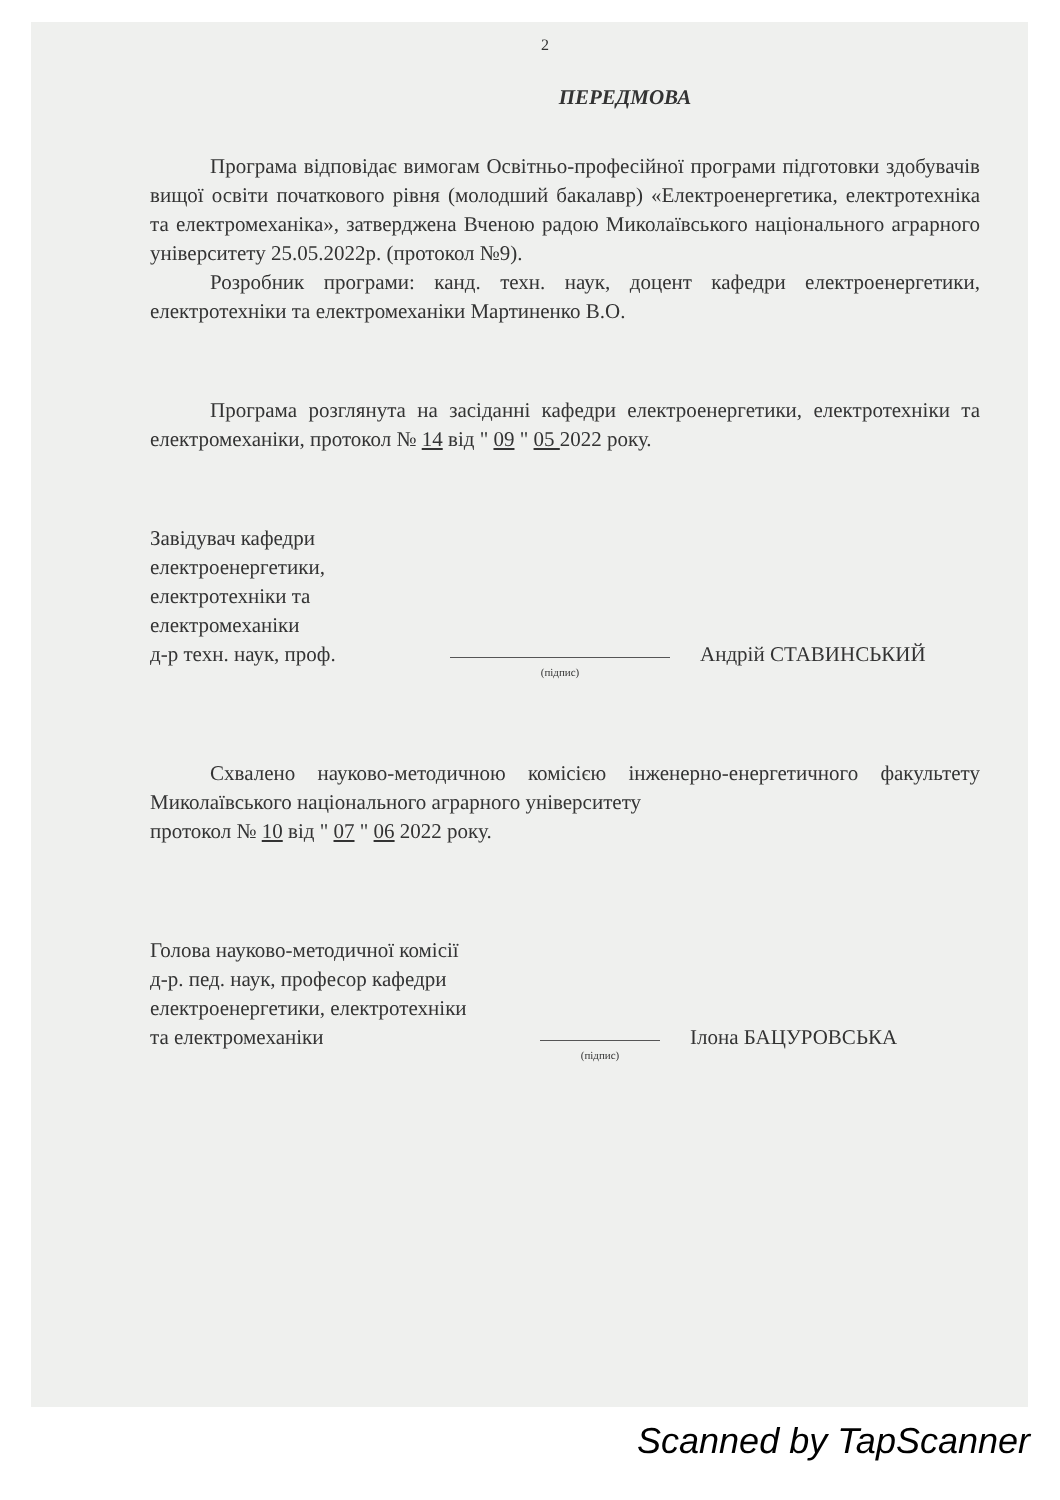2
ПЕРЕДМОВА
Програма відповідає вимогам Освітньо-професійної програми підготовки здобувачів вищої освіти початкового рівня (молодший бакалавр) «Електроенергетика, електротехніка та електромеханіка», затверджена Вченою радою Миколаївського національного аграрного університету 25.05.2022р. (протокол №9).
Розробник програми: канд. техн. наук, доцент кафедри електроенергетики, електротехніки та електромеханіки Мартиненко В.О.
Програма розглянута на засіданні кафедри електроенергетики, електротехніки та електромеханіки, протокол № 14 від " 09 " 05 2022 року.
Завідувач кафедри
електроенергетики,
електротехніки та
електромеханіки
д-р техн. наук, проф.
(підпис)
Андрій СТАВИНСЬКИЙ
Схвалено науково-методичною комісією інженерно-енергетичного факультету Миколаївського національного аграрного університету
протокол № 10 від " 07 " 06 2022 року.
Голова науково-методичної комісії
д-р. пед. наук, професор кафедри
електроенергетики, електротехніки
та електромеханіки
(підпис)
Ілона БАЦУРОВСЬКА
Scanned by TapScanner